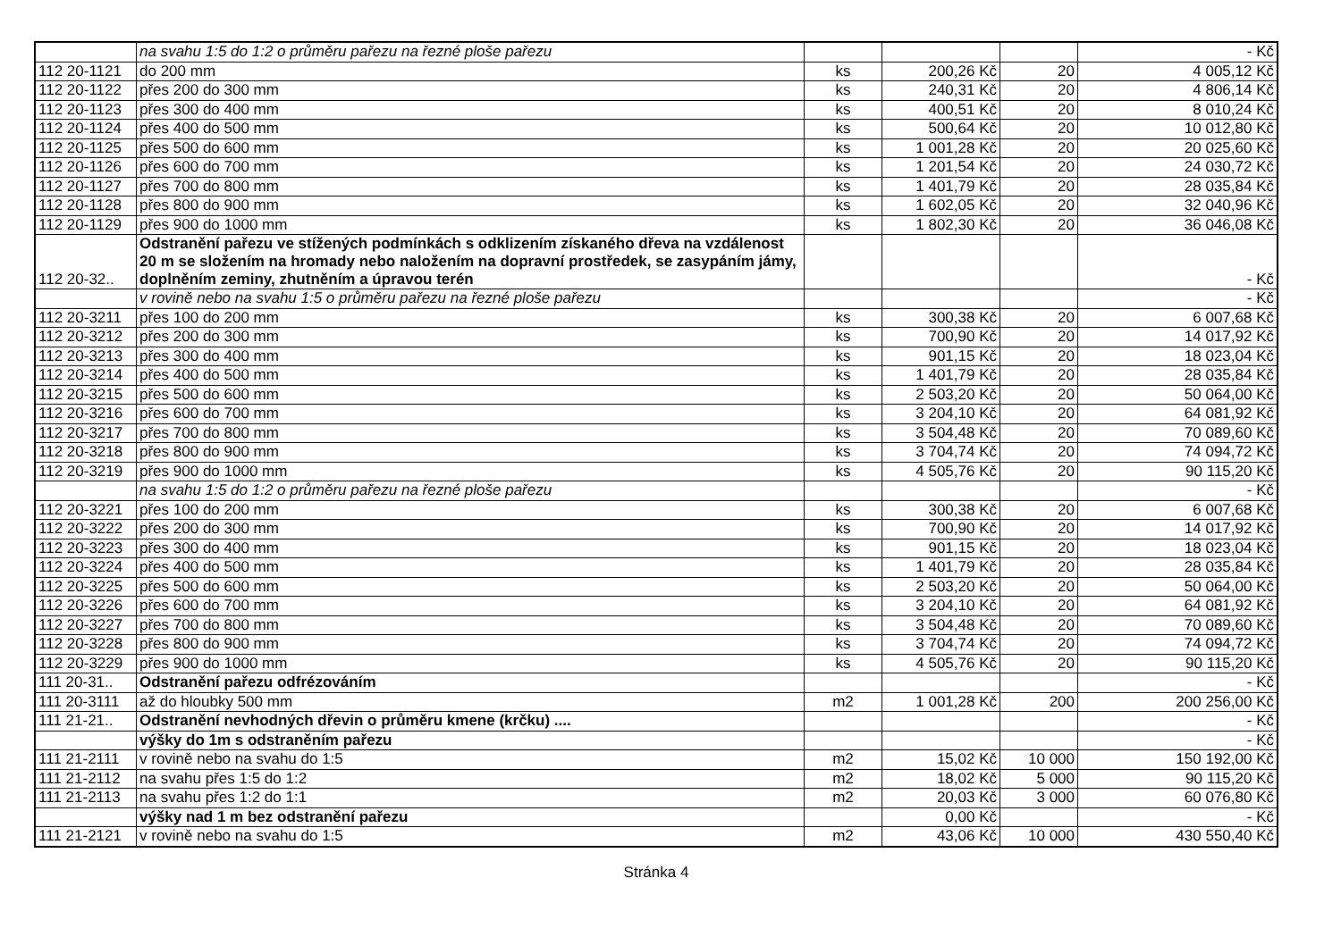| | na svahu 1:5 do 1:2 o průměru pařezu na řezné ploše pařezu | | | | - Kč |
| 112 20-1121 | do 200 mm | ks | 200,26 Kč | 20 | 4 005,12 Kč |
| 112 20-1122 | přes 200 do 300 mm | ks | 240,31 Kč | 20 | 4 806,14 Kč |
| 112 20-1123 | přes 300 do 400 mm | ks | 400,51 Kč | 20 | 8 010,24 Kč |
| 112 20-1124 | přes 400 do 500 mm | ks | 500,64 Kč | 20 | 10 012,80 Kč |
| 112 20-1125 | přes 500 do 600 mm | ks | 1 001,28 Kč | 20 | 20 025,60 Kč |
| 112 20-1126 | přes 600 do 700 mm | ks | 1 201,54 Kč | 20 | 24 030,72 Kč |
| 112 20-1127 | přes 700 do 800 mm | ks | 1 401,79 Kč | 20 | 28 035,84 Kč |
| 112 20-1128 | přes 800 do 900 mm | ks | 1 602,05 Kč | 20 | 32 040,96 Kč |
| 112 20-1129 | přes 900 do 1000 mm | ks | 1 802,30 Kč | 20 | 36 046,08 Kč |
| 112 20-32.. | Odstranění pařezu ve stížených podmínkách s odklizením získaného dřeva na vzdálenost 20 m se složením na hromady nebo naložením na dopravní prostředek, se zasypáním jámy, doplněním zeminy, zhutněním a úpravou terén | | | | - Kč |
| | v rovině nebo na svahu 1:5 o průměru pařezu na řezné ploše pařezu | | | | - Kč |
| 112 20-3211 | přes 100 do 200 mm | ks | 300,38 Kč | 20 | 6 007,68 Kč |
| 112 20-3212 | přes 200 do 300 mm | ks | 700,90 Kč | 20 | 14 017,92 Kč |
| 112 20-3213 | přes 300 do 400 mm | ks | 901,15 Kč | 20 | 18 023,04 Kč |
| 112 20-3214 | přes 400 do 500 mm | ks | 1 401,79 Kč | 20 | 28 035,84 Kč |
| 112 20-3215 | přes 500 do 600 mm | ks | 2 503,20 Kč | 20 | 50 064,00 Kč |
| 112 20-3216 | přes 600 do 700 mm | ks | 3 204,10 Kč | 20 | 64 081,92 Kč |
| 112 20-3217 | přes 700 do 800 mm | ks | 3 504,48 Kč | 20 | 70 089,60 Kč |
| 112 20-3218 | přes 800 do 900 mm | ks | 3 704,74 Kč | 20 | 74 094,72 Kč |
| 112 20-3219 | přes 900 do 1000 mm | ks | 4 505,76 Kč | 20 | 90 115,20 Kč |
| | na svahu 1:5 do 1:2 o průměru pařezu na řezné ploše pařezu | | | | - Kč |
| 112 20-3221 | přes 100 do 200 mm | ks | 300,38 Kč | 20 | 6 007,68 Kč |
| 112 20-3222 | přes 200 do 300 mm | ks | 700,90 Kč | 20 | 14 017,92 Kč |
| 112 20-3223 | přes 300 do 400 mm | ks | 901,15 Kč | 20 | 18 023,04 Kč |
| 112 20-3224 | přes 400 do 500 mm | ks | 1 401,79 Kč | 20 | 28 035,84 Kč |
| 112 20-3225 | přes 500 do 600 mm | ks | 2 503,20 Kč | 20 | 50 064,00 Kč |
| 112 20-3226 | přes 600 do 700 mm | ks | 3 204,10 Kč | 20 | 64 081,92 Kč |
| 112 20-3227 | přes 700 do 800 mm | ks | 3 504,48 Kč | 20 | 70 089,60 Kč |
| 112 20-3228 | přes 800 do 900 mm | ks | 3 704,74 Kč | 20 | 74 094,72 Kč |
| 112 20-3229 | přes 900 do 1000 mm | ks | 4 505,76 Kč | 20 | 90 115,20 Kč |
| 111 20-31.. | Odstranění pařezu odfrézováním | | | | - Kč |
| 111 20-3111 | až do hloubky 500 mm | m2 | 1 001,28 Kč | 200 | 200 256,00 Kč |
| 111 21-21.. | Odstranění nevhodných dřevin o průměru kmene (krčku) .... | | | | - Kč |
| | výšky do 1m s odstraněním pařezu | | | | - Kč |
| 111 21-2111 | v rovině nebo na svahu do 1:5 | m2 | 15,02 Kč | 10 000 | 150 192,00 Kč |
| 111 21-2112 | na svahu přes 1:5 do 1:2 | m2 | 18,02 Kč | 5 000 | 90 115,20 Kč |
| 111 21-2113 | na svahu přes 1:2 do 1:1 | m2 | 20,03 Kč | 3 000 | 60 076,80 Kč |
| | výšky nad 1 m bez odstranění pařezu | | 0,00 Kč | | - Kč |
| 111 21-2121 | v rovině nebo na svahu do 1:5 | m2 | 43,06 Kč | 10 000 | 430 550,40 Kč |
Stránka 4